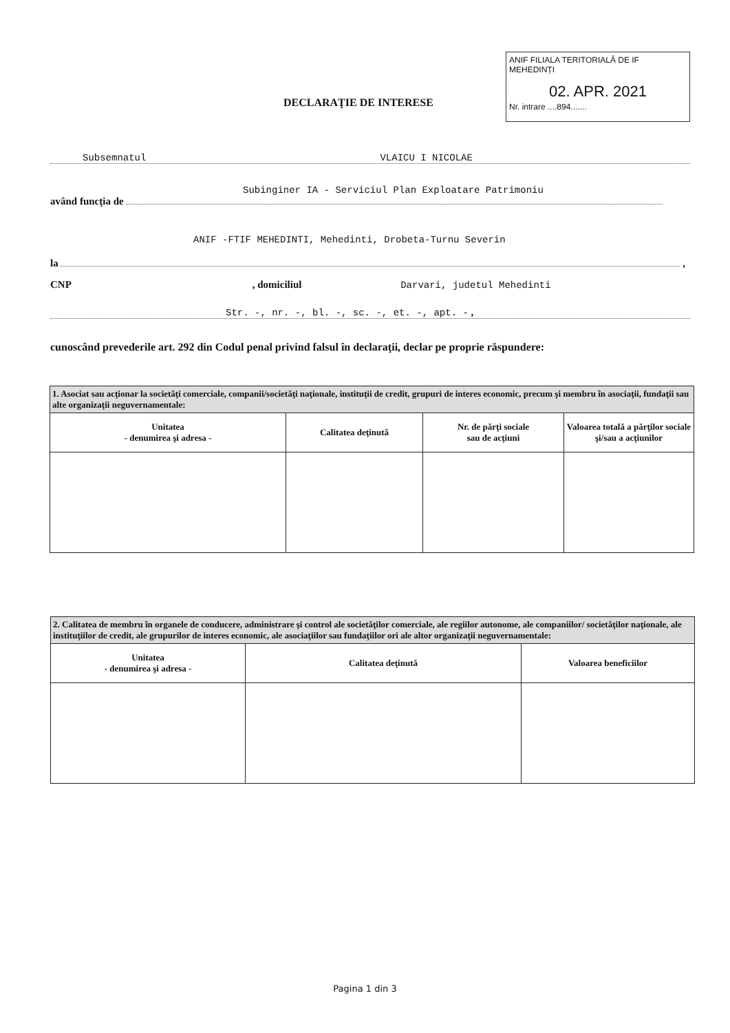ANIF FILIALA TERITORIALĂ DE IF MEHEDINȚI
02. APR. 2021
Nr. intrare ....894.......
DECLARAŢIE DE INTERESE
Subsemnatul VLAICU I NICOLAE
Subinginer IA - Serviciul Plan Exploatare Patrimoniu
având funcţia de
ANIF -FTIF MEHEDINTI, Mehedinti, Drobeta-Turnu Severin
la ,
CNP , domiciliul Darvari, judetul Mehedinti
Str. -, nr. -, bl. -, sc. -, et. -, apt. - ,
cunoscând prevederile art. 292 din Codul penal privind falsul în declaraţii, declar pe propriе răspundere:
| 1. Asociat sau acţionar la societăţi comerciale, companii/societăţi naţionale, instituţii de credit, grupuri de interes economic, precum şi membru în asociaţii, fundaţii sau alte organizaţii neguvernamentale: | | | |
| Unitatea - denumirea şi adresa - | Calitatea deţinută | Nr. de părţi sociale sau de acţiuni | Valoarea totală a părţilor sociale şi/sau a acţiunilor |
| 2. Calitatea de membru în organele de conducere, administrare şi control ale societăţilor comerciale, ale regiilor autonome, ale companiilor/ societăţilor naţionale, ale instituţiilor de credit, ale grupurilor de interes economic, ale asociaţiilor sau fundaţiilor ori ale altor organizaţii neguvernamentale: | | |
| Unitatea - denumirea şi adresa - | Calitatea deţinută | Valoarea beneficiilor |
Pagina 1 din 3